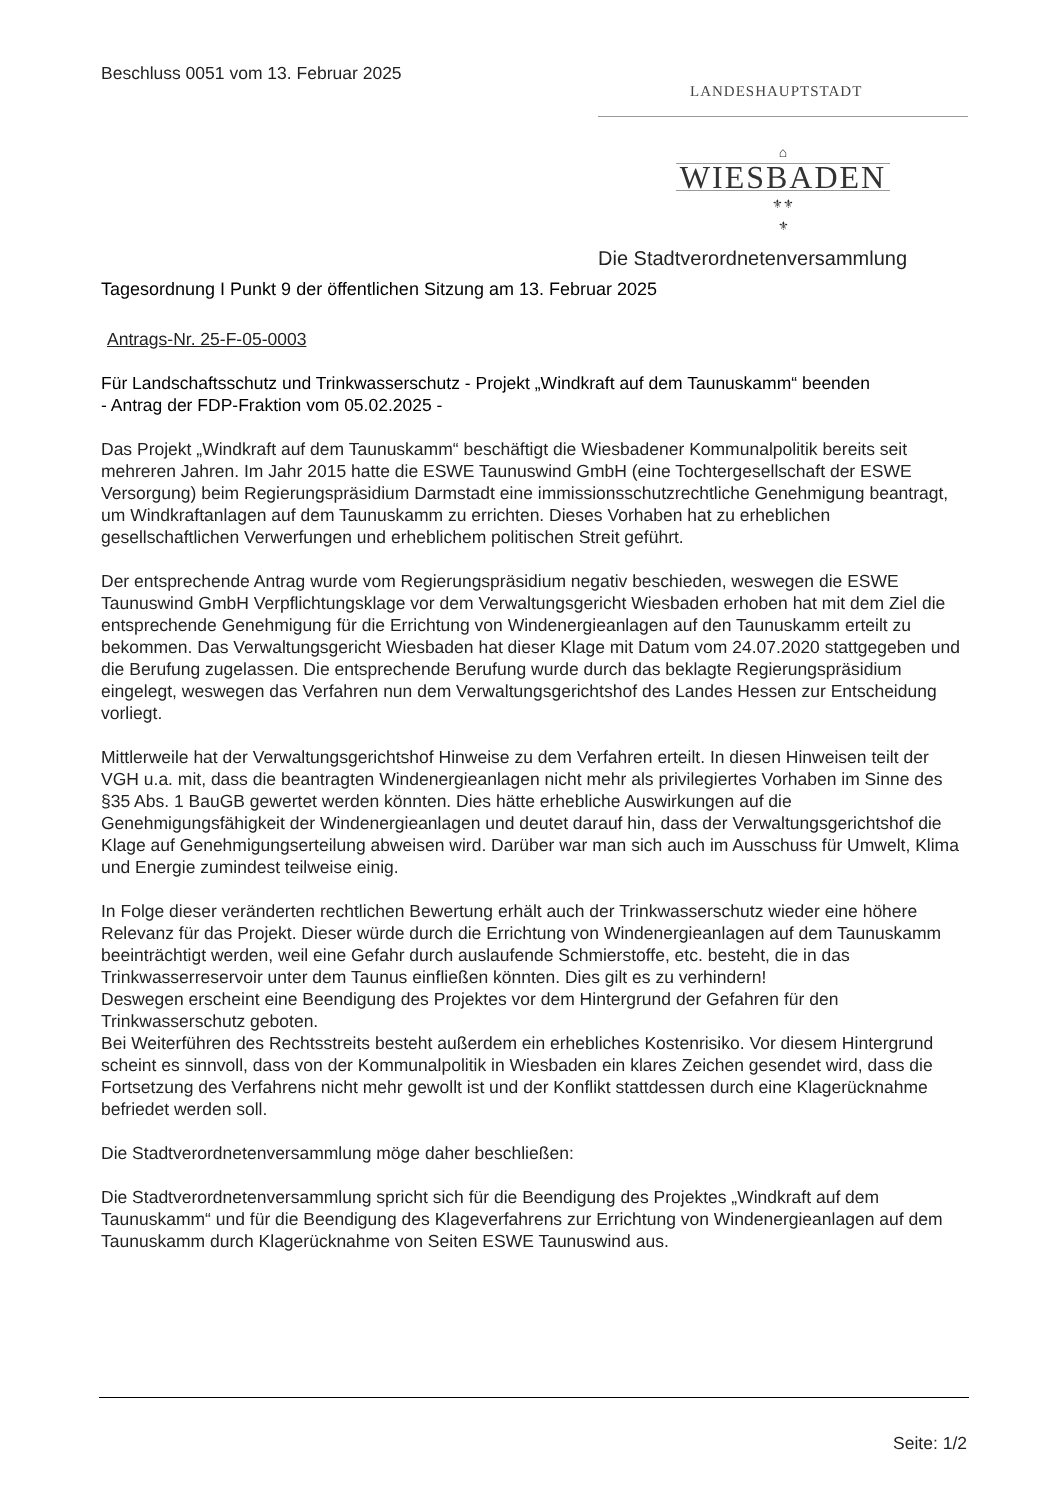Beschluss 0051 vom 13. Februar 2025
LANDESHAUPTSTADT
⌂
WIESBADEN
⚜⚜
⚜
Die Stadtverordnetenversammlung
Tagesordnung I Punkt 9 der öffentlichen Sitzung am 13. Februar 2025
Antrags-Nr. 25-F-05-0003
Für Landschaftsschutz und Trinkwasserschutz - Projekt „Windkraft auf dem Taunuskamm“ beenden
- Antrag der FDP-Fraktion vom 05.02.2025 -
Das Projekt „Windkraft auf dem Taunuskamm“ beschäftigt die Wiesbadener Kommunalpolitik bereits seit mehreren Jahren. Im Jahr 2015 hatte die ESWE Taunuswind GmbH (eine Tochtergesellschaft der ESWE Versorgung) beim Regierungspräsidium Darmstadt eine immissionsschutzrechtliche Genehmigung beantragt, um Windkraftanlagen auf dem Taunuskamm zu errichten. Dieses Vorhaben hat zu erheblichen gesellschaftlichen Verwerfungen und erheblichem politischen Streit geführt.
Der entsprechende Antrag wurde vom Regierungspräsidium negativ beschieden, weswegen die ESWE Taunuswind GmbH Verpflichtungsklage vor dem Verwaltungsgericht Wiesbaden erhoben hat mit dem Ziel die entsprechende Genehmigung für die Errichtung von Windenergieanlagen auf den Taunuskamm erteilt zu bekommen. Das Verwaltungsgericht Wiesbaden hat dieser Klage mit Datum vom 24.07.2020 stattgegeben und die Berufung zugelassen. Die entsprechende Berufung wurde durch das beklagte Regierungspräsidium eingelegt, weswegen das Verfahren nun dem Verwaltungsgerichtshof des Landes Hessen zur Entscheidung vorliegt.
Mittlerweile hat der Verwaltungsgerichtshof Hinweise zu dem Verfahren erteilt. In diesen Hinweisen teilt der VGH u.a. mit, dass die beantragten Windenergieanlagen nicht mehr als privilegiertes Vorhaben im Sinne des §35 Abs. 1 BauGB gewertet werden könnten. Dies hätte erhebliche Auswirkungen auf die Genehmigungsfähigkeit der Windenergieanlagen und deutet darauf hin, dass der Verwaltungsgerichtshof die Klage auf Genehmigungserteilung abweisen wird. Darüber war man sich auch im Ausschuss für Umwelt, Klima und Energie zumindest teilweise einig.
In Folge dieser veränderten rechtlichen Bewertung erhält auch der Trinkwasserschutz wieder eine höhere Relevanz für das Projekt. Dieser würde durch die Errichtung von Windenergieanlagen auf dem Taunuskamm beeinträchtigt werden, weil eine Gefahr durch auslaufende Schmierstoffe, etc. besteht, die in das Trinkwasserreservoir unter dem Taunus einfließen könnten. Dies gilt es zu verhindern!
Deswegen erscheint eine Beendigung des Projektes vor dem Hintergrund der Gefahren für den Trinkwasserschutz geboten.
Bei Weiterführen des Rechtsstreits besteht außerdem ein erhebliches Kostenrisiko. Vor diesem Hintergrund scheint es sinnvoll, dass von der Kommunalpolitik in Wiesbaden ein klares Zeichen gesendet wird, dass die Fortsetzung des Verfahrens nicht mehr gewollt ist und der Konflikt stattdessen durch eine Klagerücknahme befriedet werden soll.
Die Stadtverordnetenversammlung möge daher beschließen:
Die Stadtverordnetenversammlung spricht sich für die Beendigung des Projektes „Windkraft auf dem Taunuskamm“ und für die Beendigung des Klageverfahrens zur Errichtung von Windenergieanlagen auf dem Taunuskamm durch Klagerücknahme von Seiten ESWE Taunuswind aus.
Seite: 1/2